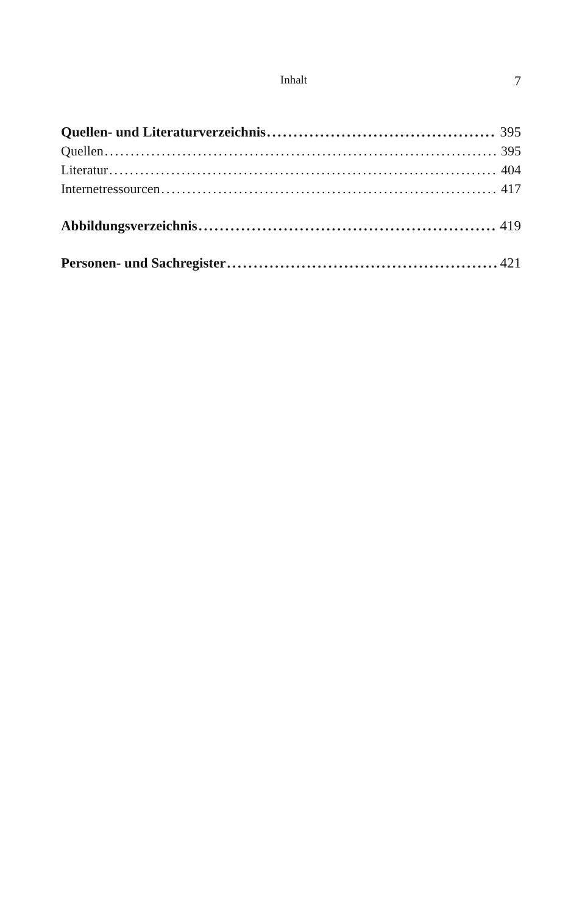Inhalt 7
Quellen- und Literaturverzeichnis 395
Quellen 395
Literatur 404
Internetressourcen 417
Abbildungsverzeichnis 419
Personen- und Sachregister 421